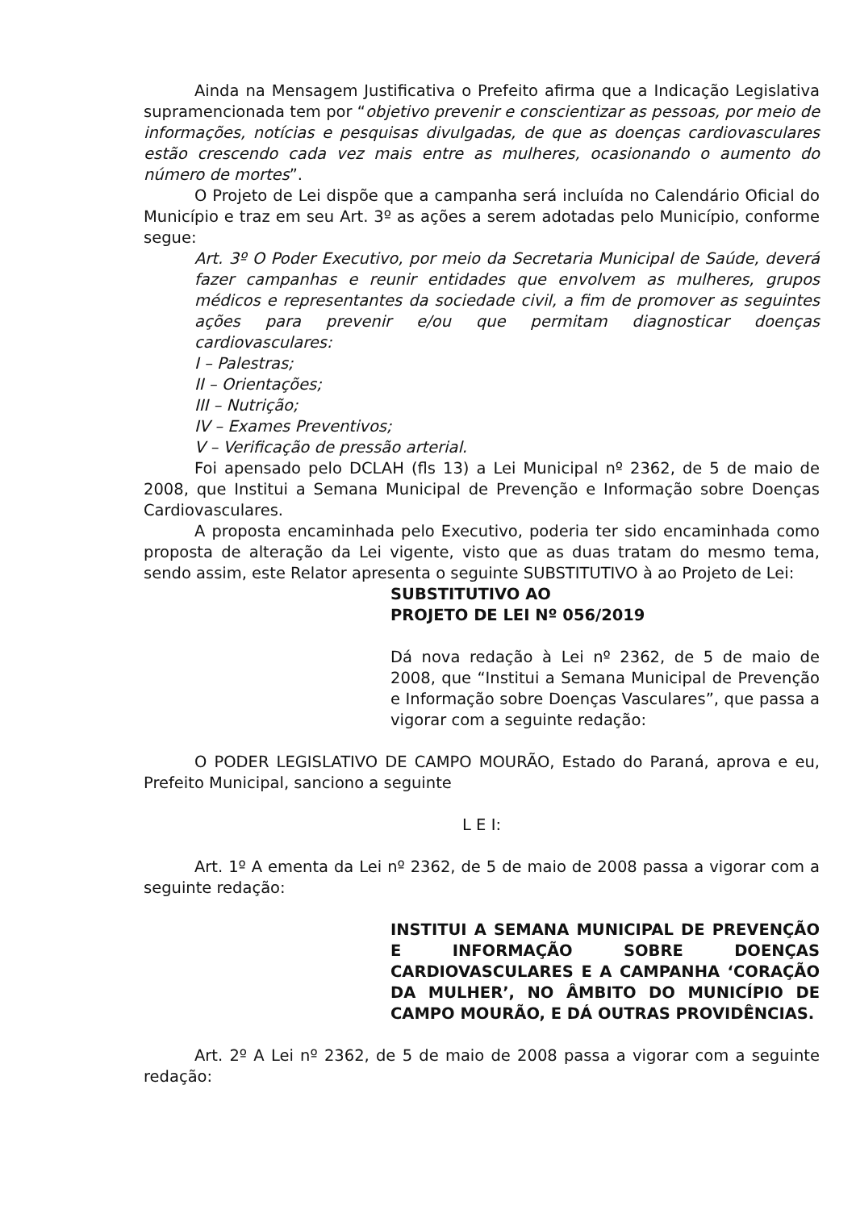Ainda na Mensagem Justificativa o Prefeito afirma que a Indicação Legislativa supramencionada tem por “objetivo prevenir e conscientizar as pessoas, por meio de informações, notícias e pesquisas divulgadas, de que as doenças cardiovasculares estão crescendo cada vez mais entre as mulheres, ocasionando o aumento do número de mortes”.
O Projeto de Lei dispõe que a campanha será incluída no Calendário Oficial do Município e traz em seu Art. 3º as ações a serem adotadas pelo Município, conforme segue:
Art. 3º O Poder Executivo, por meio da Secretaria Municipal de Saúde, deverá fazer campanhas e reunir entidades que envolvem as mulheres, grupos médicos e representantes da sociedade civil, a fim de promover as seguintes ações para prevenir e/ou que permitam diagnosticar doenças cardiovasculares:
I – Palestras;
II – Orientações;
III – Nutrição;
IV – Exames Preventivos;
V – Verificação de pressão arterial.
Foi apensado pelo DCLAH (fls 13) a Lei Municipal nº 2362, de 5 de maio de 2008, que Institui a Semana Municipal de Prevenção e Informação sobre Doenças Cardiovasculares.
A proposta encaminhada pelo Executivo, poderia ter sido encaminhada como proposta de alteração da Lei vigente, visto que as duas tratam do mesmo tema, sendo assim, este Relator apresenta o seguinte SUBSTITUTIVO à ao Projeto de Lei:
SUBSTITUTIVO AO
PROJETO DE LEI Nº 056/2019
Dá nova redação à Lei nº 2362, de 5 de maio de 2008, que “Institui a Semana Municipal de Prevenção e Informação sobre Doenças Vasculares”, que passa a vigorar com a seguinte redação:
O PODER LEGISLATIVO DE CAMPO MOURÃO, Estado do Paraná, aprova e eu, Prefeito Municipal, sanciono a seguinte
L E I:
Art. 1º A ementa da Lei nº 2362, de 5 de maio de 2008 passa a vigorar com a seguinte redação:
INSTITUI A SEMANA MUNICIPAL DE PREVENÇÃO E INFORMAÇÃO SOBRE DOENÇAS CARDIOVASCULARES E A CAMPANHA ‘CORAÇÃO DA MULHER’, NO ÂMBITO DO MUNICÍPIO DE CAMPO MOURÃO, E DÁ OUTRAS PROVIDÊNCIAS.
Art. 2º A Lei nº 2362, de 5 de maio de 2008 passa a vigorar com a seguinte redação: